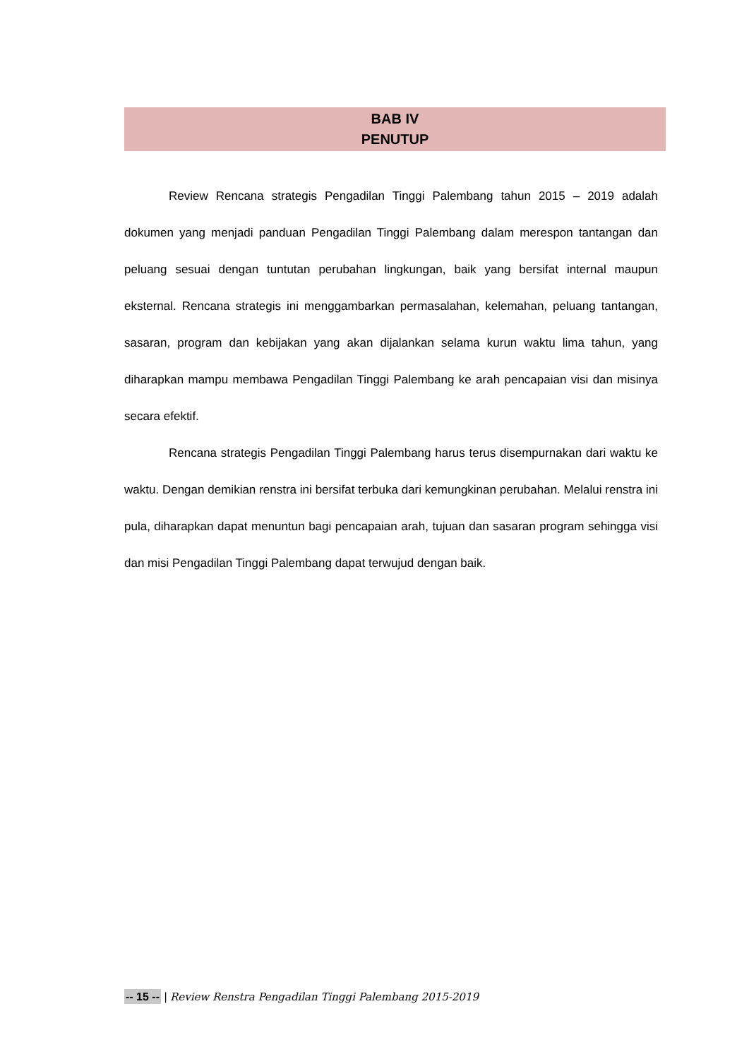BAB IV
PENUTUP
Review Rencana strategis Pengadilan Tinggi Palembang tahun 2015 – 2019 adalah dokumen yang menjadi panduan Pengadilan Tinggi Palembang dalam merespon tantangan dan peluang sesuai dengan tuntutan perubahan lingkungan, baik yang bersifat internal maupun eksternal. Rencana strategis ini menggambarkan permasalahan, kelemahan, peluang tantangan, sasaran, program dan kebijakan yang akan dijalankan selama kurun waktu lima tahun, yang diharapkan mampu membawa Pengadilan Tinggi Palembang ke arah pencapaian visi dan misinya secara efektif.
Rencana strategis Pengadilan Tinggi Palembang harus terus disempurnakan dari waktu ke waktu. Dengan demikian renstra ini bersifat terbuka dari kemungkinan perubahan. Melalui renstra ini pula, diharapkan dapat menuntun bagi pencapaian arah, tujuan dan sasaran program sehingga visi dan misi Pengadilan Tinggi Palembang dapat terwujud dengan baik.
-- 15 -- | Review Renstra Pengadilan Tinggi Palembang 2015-2019